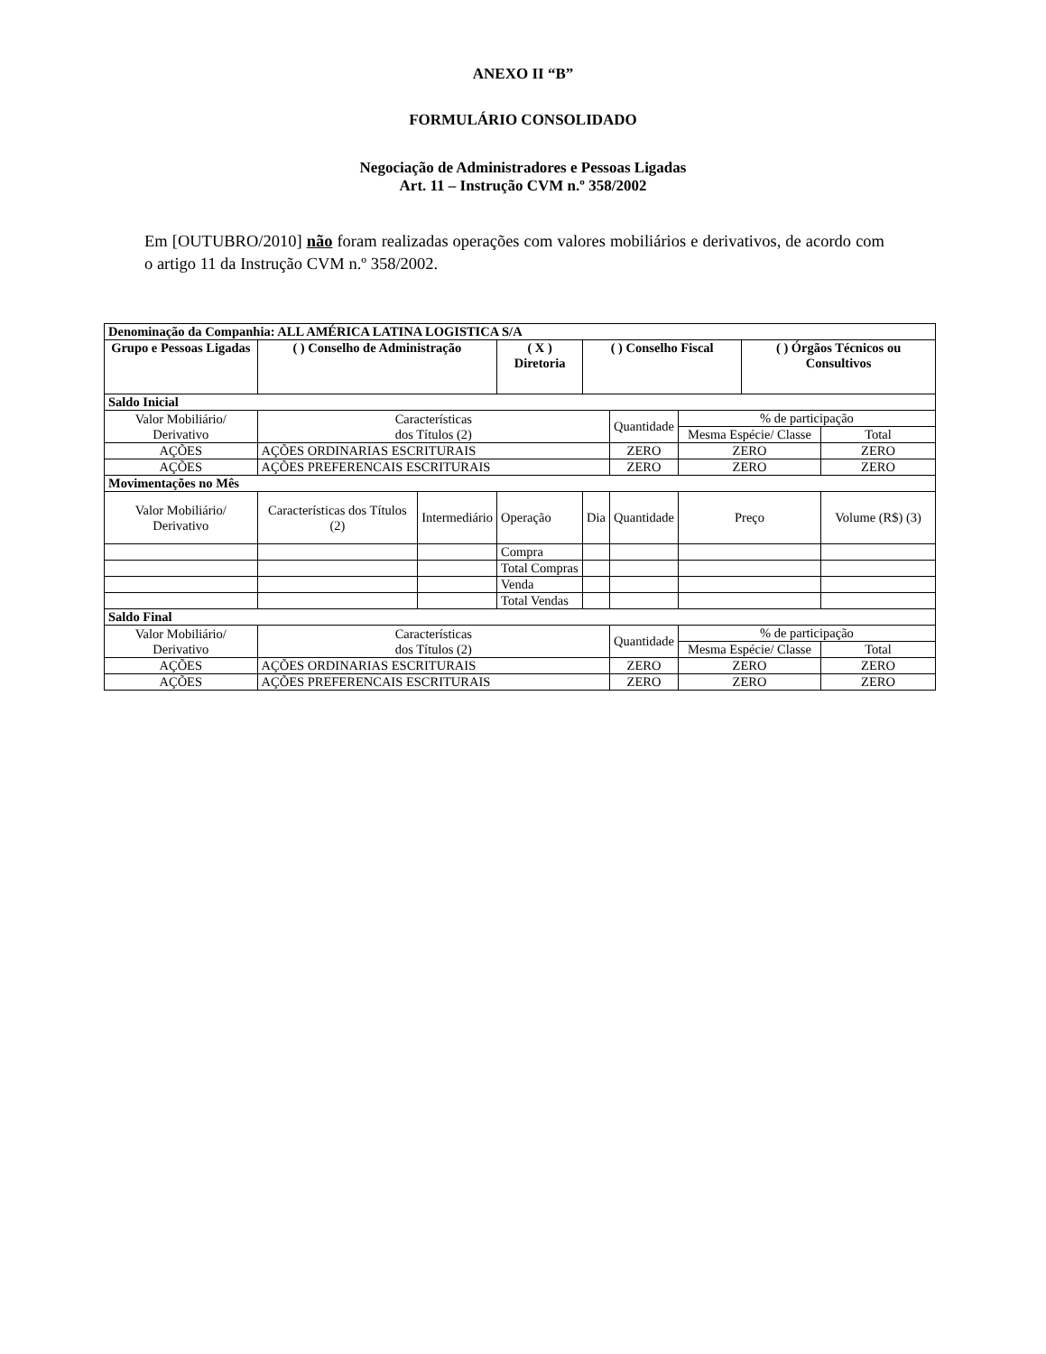ANEXO II “B”
FORMULÁRIO CONSOLIDADO
Negociação de Administradores e Pessoas Ligadas
Art. 11 – Instrução CVM n.º 358/2002
Em [OUTUBRO/2010] não foram realizadas operações com valores mobiliários e derivativos, de acordo com o artigo 11 da Instrução CVM n.º 358/2002.
| Denominação da Companhia: ALL AMÉRICA LATINA LOGISTICA S/A | | | | | | | | |
| Grupo e Pessoas Ligadas | ( ) Conselho de Administração | | ( X ) Diretoria | ( ) Conselho Fiscal | | | ( ) Órgãos Técnicos ou Consultivos | |
| Saldo Inicial | | | | | | | | |
| Valor Mobiliário/ Derivativo | Características dos Títulos (2) | | | | Quantidade | % de participação | | |
| | | | | | | Mesma Espécie/ Classe | | Total |
| AÇÕES | AÇÕES ORDINARIAS ESCRITURAIS | | | | ZERO | ZERO | | ZERO |
| AÇÕES | AÇÕES PREFERENCAIS ESCRITURAIS | | | | ZERO | ZERO | | ZERO |
| Movimentações no Mês | | | | | | | | |
| Valor Mobiliário/ Derivativo | Características dos Títulos (2) | Intermediário | Operação | Dia | Quantidade | Preço | | Volume (R$) (3) |
| | | | Compra | | | | | |
| | | | Total Compras | | | | | |
| | | | Venda | | | | | |
| | | | Total Vendas | | | | | |
| Saldo Final | | | | | | | | |
| Valor Mobiliário/ Derivativo | Características dos Títulos (2) | | | | Quantidade | % de participação | | |
| | | | | | | Mesma Espécie/ Classe | | Total |
| AÇÕES | AÇÕES ORDINARIAS ESCRITURAIS | | | | ZERO | ZERO | | ZERO |
| AÇÕES | AÇÕES PREFERENCAIS ESCRITURAIS | | | | ZERO | ZERO | | ZERO |